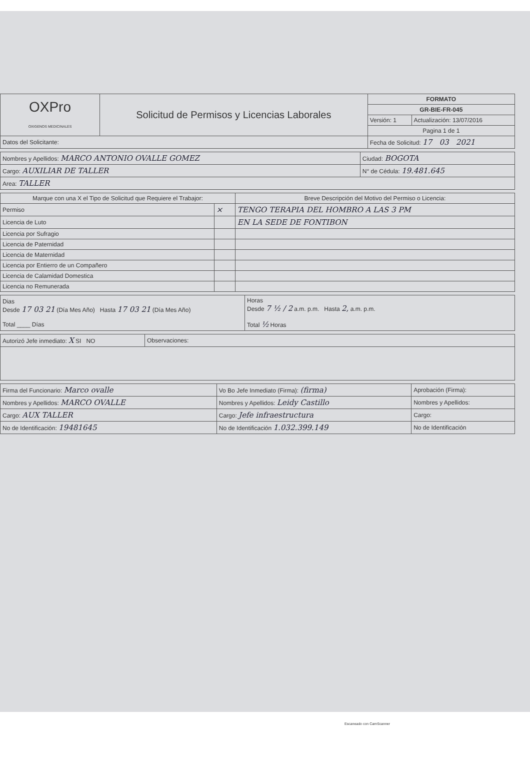| OXPro OXIGENOS MEDICINALES | Solicitud de Permisos y Licencias Laborales | FORMATO | |
| | | GR-BIE-FR-045 | |
| | | Versión: 1 | Actualización: 13/07/2016 |
| | | Pagina 1 de 1 | |
| Datos del Solicitante: | | Fecha de Solicitud: 17 03 2021 | |
| Nombres y Apellidos: MARCO ANTONIO OVALLE GOMEZ | Ciudad: BOGOTA |
| Cargo: AUXILIAR DE TALLER | N° de Cédula: 19.481.645 |
| Area: TALLER | |
| Marque con una X el Tipo de Solicitud que Requiere el Trabajor: | | Breve Descripción del Motivo del Permiso o Licencia: |
| --- | --- | --- |
| Permiso | × | TENGO TERAPIA DEL HOMBRO A LAS 3 PM |
| Licencia de Luto | | EN LA SEDE DE FONTIBON |
| Licencia por Sufragio | | |
| Licencia de Paternidad | | |
| Licencia de Maternidad | | |
| Licencia por Entierro de un Compañero | | |
| Licencia de Calamidad Domestica | | |
| Licencia no Remunerada | | |
| Dias Desde 17 03 21 (Día Mes Año) Hasta 17 03 21 (Día Mes Año) Total ____ Días | Horas Desde 7 ½ / 2 a.m. p.m. Hasta 2, a.m. p.m. Total ½ Horas |
| Autorizó Jefe inmediato: X SI NO | Observaciones: |
| Firma del Funcionario: Marco ovalle | Vo Bo Jefe Inmediato (Firma): (firma) | Aprobación (Firma): |
| Nombres y Apellidos: MARCO OVALLE | Nombres y Apellidos: Leidy Castillo | Nombres y Apellidos: |
| Cargo: AUX TALLER | Cargo: Jefe infraestructura | Cargo: |
| No de Identificación: 19481645 | No de Identificación 1.032.399.149 | No de Identificación |
Escaneado con CamScanner